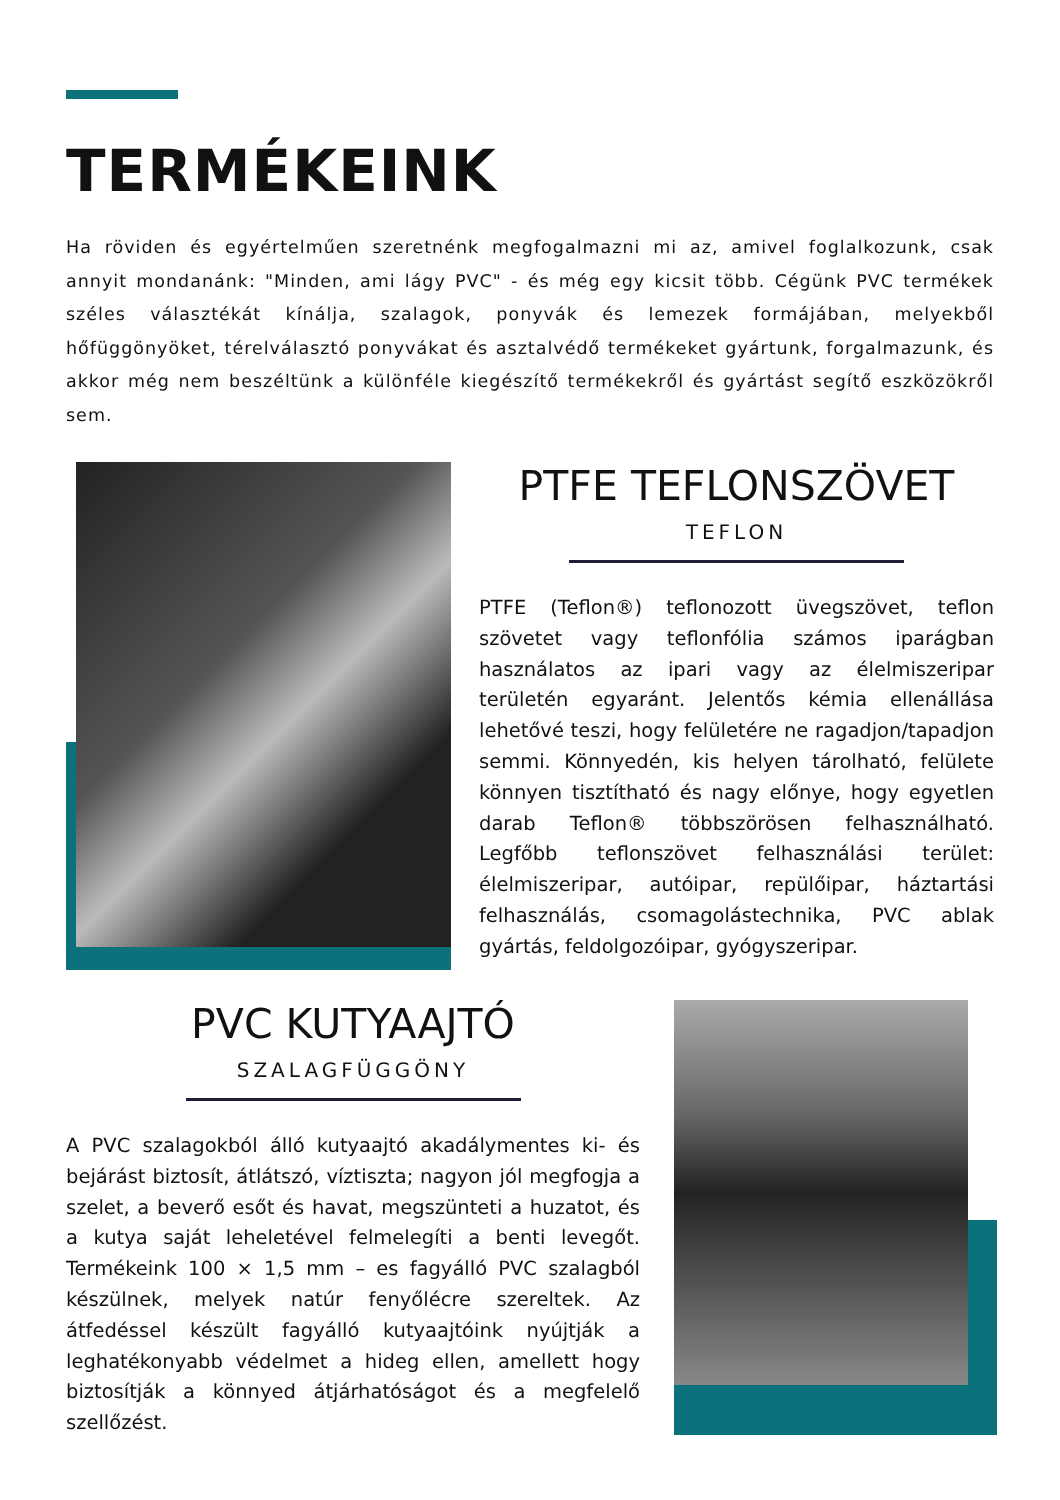TERMÉKEINK
Ha röviden és egyértelműen szeretnénk megfogalmazni mi az, amivel foglalkozunk, csak annyit mondanánk: "Minden, ami lágy PVC" - és még egy kicsit több. Cégünk PVC termékek széles választékát kínálja, szalagok, ponyvák és lemezek formájában, melyekből hőfüggönyöket, térelválasztó ponyvákat és asztalvédő termékeket gyártunk, forgalmazunk, és akkor még nem beszéltünk a különféle kiegészítő termékekről és gyártást segítő eszközökről sem.
PTFE TEFLONSZÖVET
TEFLON
PTFE (Teflon®) teflonozott üvegszövet, teflon szövetet vagy teflonfólia számos iparágban használatos az ipari vagy az élelmiszeripar területén egyaránt. Jelentős kémia ellenállása lehetővé teszi, hogy felületére ne ragadjon/tapadjon semmi. Könnyedén, kis helyen tárolható, felülete könnyen tisztítható és nagy előnye, hogy egyetlen darab Teflon® többszörösen felhasználható. Legfőbb teflonszövet felhasználási terület: élelmiszeripar, autóipar, repülőipar, háztartási felhasználás, csomagolástechnika, PVC ablak gyártás, feldolgozóipar, gyógyszeripar.
PVC KUTYAAJTÓ
SZALAGFÜGGÖNY
A PVC szalagokból álló kutyaajtó akadálymentes ki- és bejárást biztosít, átlátszó, víztiszta; nagyon jól megfogja a szelet, a beverő esőt és havat, megszünteti a huzatot, és a kutya saját leheletével felmelegíti a benti levegőt. Termékeink 100 × 1,5 mm – es fagyálló PVC szalagból készülnek, melyek natúr fenyőlécre szereltek. Az átfedéssel készült fagyálló kutyaajtóink nyújtják a leghatékonyabb védelmet a hideg ellen, amellett hogy biztosítják a könnyed átjárhatóságot és a megfelelő szellőzést.